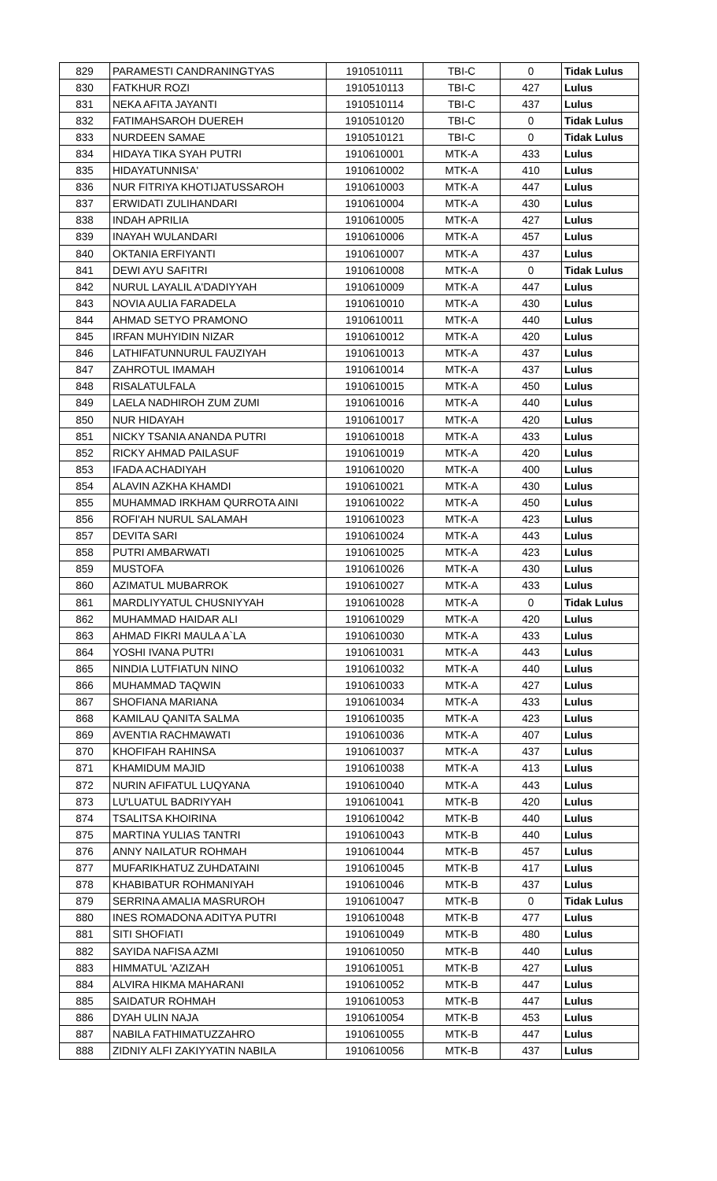| 829 | PARAMESTI CANDRANINGTYAS | 1910510111 | TBI-C | 0 | Tidak Lulus |
| 830 | FATKHUR ROZI | 1910510113 | TBI-C | 427 | Lulus |
| 831 | NEKA AFITA JAYANTI | 1910510114 | TBI-C | 437 | Lulus |
| 832 | FATIMAHSAROH DUEREH | 1910510120 | TBI-C | 0 | Tidak Lulus |
| 833 | NURDEEN SAMAE | 1910510121 | TBI-C | 0 | Tidak Lulus |
| 834 | HIDAYA TIKA SYAH PUTRI | 1910610001 | MTK-A | 433 | Lulus |
| 835 | HIDAYATUNNISA' | 1910610002 | MTK-A | 410 | Lulus |
| 836 | NUR FITRIYA KHOTIJATUSSAROH | 1910610003 | MTK-A | 447 | Lulus |
| 837 | ERWIDATI ZULIHANDARI | 1910610004 | MTK-A | 430 | Lulus |
| 838 | INDAH APRILIA | 1910610005 | MTK-A | 427 | Lulus |
| 839 | INAYAH WULANDARI | 1910610006 | MTK-A | 457 | Lulus |
| 840 | OKTANIA ERFIYANTI | 1910610007 | MTK-A | 437 | Lulus |
| 841 | DEWI AYU SAFITRI | 1910610008 | MTK-A | 0 | Tidak Lulus |
| 842 | NURUL LAYALIL A'DADIYYAH | 1910610009 | MTK-A | 447 | Lulus |
| 843 | NOVIA AULIA FARADELA | 1910610010 | MTK-A | 430 | Lulus |
| 844 | AHMAD SETYO PRAMONO | 1910610011 | MTK-A | 440 | Lulus |
| 845 | IRFAN MUHYIDIN NIZAR | 1910610012 | MTK-A | 420 | Lulus |
| 846 | LATHIFATUNNURUL FAUZIYAH | 1910610013 | MTK-A | 437 | Lulus |
| 847 | ZAHROTUL IMAMAH | 1910610014 | MTK-A | 437 | Lulus |
| 848 | RISALATULFALA | 1910610015 | MTK-A | 450 | Lulus |
| 849 | LAELA NADHIROH ZUM ZUMI | 1910610016 | MTK-A | 440 | Lulus |
| 850 | NUR HIDAYAH | 1910610017 | MTK-A | 420 | Lulus |
| 851 | NICKY TSANIA ANANDA PUTRI | 1910610018 | MTK-A | 433 | Lulus |
| 852 | RICKY AHMAD PAILASUF | 1910610019 | MTK-A | 420 | Lulus |
| 853 | IFADA ACHADIYAH | 1910610020 | MTK-A | 400 | Lulus |
| 854 | ALAVIN AZKHA KHAMDI | 1910610021 | MTK-A | 430 | Lulus |
| 855 | MUHAMMAD IRKHAM QURROTA AINI | 1910610022 | MTK-A | 450 | Lulus |
| 856 | ROFI'AH NURUL SALAMAH | 1910610023 | MTK-A | 423 | Lulus |
| 857 | DEVITA SARI | 1910610024 | MTK-A | 443 | Lulus |
| 858 | PUTRI AMBARWATI | 1910610025 | MTK-A | 423 | Lulus |
| 859 | MUSTOFA | 1910610026 | MTK-A | 430 | Lulus |
| 860 | AZIMATUL MUBARROK | 1910610027 | MTK-A | 433 | Lulus |
| 861 | MARDLIYYATUL CHUSNIYYAH | 1910610028 | MTK-A | 0 | Tidak Lulus |
| 862 | MUHAMMAD HAIDAR ALI | 1910610029 | MTK-A | 420 | Lulus |
| 863 | AHMAD FIKRI MAULA A`LA | 1910610030 | MTK-A | 433 | Lulus |
| 864 | YOSHI IVANA PUTRI | 1910610031 | MTK-A | 443 | Lulus |
| 865 | NINDIA LUTFIATUN NINO | 1910610032 | MTK-A | 440 | Lulus |
| 866 | MUHAMMAD TAQWIN | 1910610033 | MTK-A | 427 | Lulus |
| 867 | SHOFIANA MARIANA | 1910610034 | MTK-A | 433 | Lulus |
| 868 | KAMILAU QANITA SALMA | 1910610035 | MTK-A | 423 | Lulus |
| 869 | AVENTIA RACHMAWATI | 1910610036 | MTK-A | 407 | Lulus |
| 870 | KHOFIFAH RAHINSA | 1910610037 | MTK-A | 437 | Lulus |
| 871 | KHAMIDUM MAJID | 1910610038 | MTK-A | 413 | Lulus |
| 872 | NURIN AFIFATUL LUQYANA | 1910610040 | MTK-A | 443 | Lulus |
| 873 | LU'LUATUL BADRIYYAH | 1910610041 | MTK-B | 420 | Lulus |
| 874 | TSALITSA KHOIRINA | 1910610042 | MTK-B | 440 | Lulus |
| 875 | MARTINA YULIAS TANTRI | 1910610043 | MTK-B | 440 | Lulus |
| 876 | ANNY NAILATUR ROHMAH | 1910610044 | MTK-B | 457 | Lulus |
| 877 | MUFARIKHATUZ ZUHDATAINI | 1910610045 | MTK-B | 417 | Lulus |
| 878 | KHABIBATUR ROHMANIYAH | 1910610046 | MTK-B | 437 | Lulus |
| 879 | SERRINA AMALIA MASRUROH | 1910610047 | MTK-B | 0 | Tidak Lulus |
| 880 | INES ROMADONA ADITYA PUTRI | 1910610048 | MTK-B | 477 | Lulus |
| 881 | SITI SHOFIATI | 1910610049 | MTK-B | 480 | Lulus |
| 882 | SAYIDA NAFISA AZMI | 1910610050 | MTK-B | 440 | Lulus |
| 883 | HIMMATUL 'AZIZAH | 1910610051 | MTK-B | 427 | Lulus |
| 884 | ALVIRA HIKMA MAHARANI | 1910610052 | MTK-B | 447 | Lulus |
| 885 | SAIDATUR ROHMAH | 1910610053 | MTK-B | 447 | Lulus |
| 886 | DYAH ULIN NAJA | 1910610054 | MTK-B | 453 | Lulus |
| 887 | NABILA FATHIMATUZZAHRO | 1910610055 | MTK-B | 447 | Lulus |
| 888 | ZIDNIY ALFI ZAKIYYATIN NABILA | 1910610056 | MTK-B | 437 | Lulus |